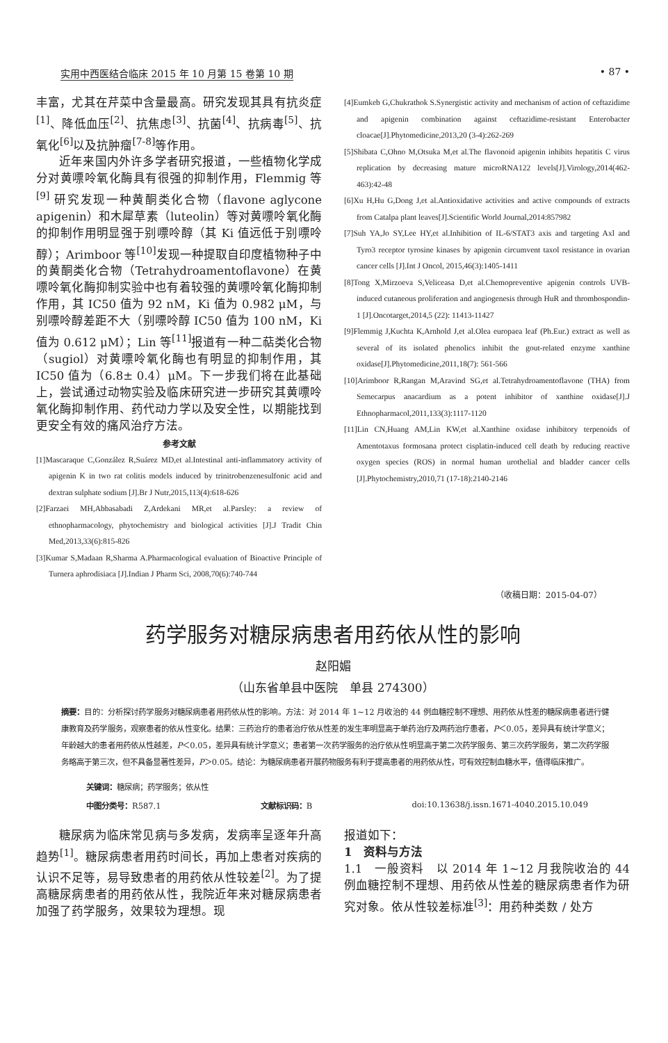实用中西医结合临床 2015 年 10 月第 15 卷第 10 期 • 87 •
丰富，尤其在芹菜中含量最高。研究发现其具有抗炎症<sup>[1]</sup>、降低血压<sup>[2]</sup>、抗焦虑<sup>[3]</sup>、抗菌<sup>[4]</sup>、抗病毒<sup>[5]</sup>、抗氧化<sup>[6]</sup>以及抗肿瘤<sup>[7-8]</sup>等作用。
近年来国内外许多学者研究报道，一些植物化学成分对黄嘌呤氧化酶具有很强的抑制作用，Flemmig 等 <sup>[9]</sup> 研究发现一种黄酮类化合物（flavone aglycone apigenin）和木犀草素（luteolin）等对黄嘌呤氧化酶的抑制作用明显强于别嘌呤醇（其 Ki 值远低于别嘌呤醇）；Arimboor 等<sup>[10]</sup>发现一种提取自印度植物种子中的黄酮类化合物（Tetrahydroamentoflavone）在黄嘌呤氧化酶抑制实验中也有着较强的黄嘌呤氧化酶抑制作用，其 IC50 值为 92 nM，Ki 值为 0.982 μM，与别嘌呤醇差距不大（别嘌呤醇 IC50 值为 100 nM，Ki 值为 0.612 μM）；Lin 等<sup>[11]</sup>报道有一种二萜类化合物（sugiol）对黄嘌呤氧化酶也有明显的抑制作用，其 IC50 值为（6.8± 0.4）μM。下一步我们将在此基础上，尝试通过动物实验及临床研究进一步研究其黄嘌呤氧化酶抑制作用、药代动力学以及安全性，以期能找到更安全有效的痛风治疗方法。
参考文献
[1]Mascaraque C,González R,Suárez MD,et al.Intestinal anti-inflammatory activity of apigenin K in two rat colitis models induced by trinitrobenzenesulfonic acid and dextran sulphate sodium [J].Br J Nutr,2015,113(4):618-626
[2]Farzaei MH,Abbasabadi Z,Ardekani MR,et al.Parsley: a review of ethnopharmacology, phytochemistry and biological activities [J].J Tradit Chin Med,2013,33(6):815-826
[3]Kumar S,Madaan R,Sharma A.Pharmacological evaluation of Bioactive Principle of Turnera aphrodisiaca [J].Indian J Pharm Sci, 2008,70(6):740-744
[4]Eumkeb G,Chukrathok S.Synergistic activity and mechanism of action of ceftazidime and apigenin combination against ceftazidime-resistant Enterobacter cloacae[J].Phytomedicine,2013,20 (3-4):262-269
[5]Shibata C,Ohno M,Otsuka M,et al.The flavonoid apigenin inhibits hepatitis C virus replication by decreasing mature microRNA122 levels[J].Virology,2014(462-463):42-48
[6]Xu H,Hu G,Dong J,et al.Antioxidative activities and active compounds of extracts from Catalpa plant leaves[J].Scientific World Journal,2014:857982
[7]Suh YA,Jo SY,Lee HY,et al.Inhibition of IL-6/STAT3 axis and targeting Axl and Tyro3 receptor tyrosine kinases by apigenin circumvent taxol resistance in ovarian cancer cells [J].Int J Oncol, 2015,46(3):1405-1411
[8]Tong X,Mirzoeva S,Veliceasa D,et al.Chemopreventive apigenin controls UVB-induced cutaneous proliferation and angiogenesis through HuR and thrombospondin-1 [J].Oncotarget,2014,5 (22): 11413-11427
[9]Flemmig J,Kuchta K,Arnhold J,et al.Olea europaea leaf (Ph.Eur.) extract as well as several of its isolated phenolics inhibit the gout-related enzyme xanthine oxidase[J].Phytomedicine,2011,18(7): 561-566
[10]Arimboor R,Rangan M,Aravind SG,et al.Tetrahydroamentoflavone (THA) from Semecarpus anacardium as a potent inhibitor of xanthine oxidase[J].J Ethnopharmacol,2011,133(3):1117-1120
[11]Lin CN,Huang AM,Lin KW,et al.Xanthine oxidase inhibitory terpenoids of Amentotaxus formosana protect cisplatin-induced cell death by reducing reactive oxygen species (ROS) in normal human urothelial and bladder cancer cells [J].Phytochemistry,2010,71 (17-18):2140-2146
（收稿日期：2015-04-07）
药学服务对糖尿病患者用药依从性的影响
赵阳媚
（山东省单县中医院　单县 274300）
摘要：目的：分析探讨药学服务对糖尿病患者用药依从性的影响。方法：对 2014 年 1~12 月收治的 44 例血糖控制不理想、用药依从性差的糖尿病患者进行健康教育及药学服务，观察患者的依从性变化。结果：三药治疗的患者治疗依从性差的发生率明显高于单药治疗及两药治疗患者，P＜0.05，差异具有统计学意义；年龄越大的患者用药依从性越差，P＜0.05，差异具有统计学意义；患者第一次药学服务的治疗依从性明显高于第二次药学服务、第三次药学服务，第二次药学服务略高于第三次，但不具备显著性差异，P＞0.05。结论：为糖尿病患者开展药物服务有利于提高患者的用药依从性，可有效控制血糖水平，值得临床推广。
关键词：糖尿病；药学服务；依从性
中图分类号：R587.1 文献标识码：B doi:10.13638/j.issn.1671-4040.2015.10.049
糖尿病为临床常见病与多发病，发病率呈逐年升高趋势<sup>[1]</sup>。糖尿病患者用药时间长，再加上患者对疾病的认识不足等，易导致患者的用药依从性较差<sup>[2]</sup>。为了提高糖尿病患者的用药依从性，我院近年来对糖尿病患者加强了药学服务，效果较为理想。现
报道如下：
1　资料与方法
1.1　一般资料　以 2014 年 1~12 月我院收治的 44 例血糖控制不理想、用药依从性差的糖尿病患者作为研究对象。依从性较差标准<sup>[3]</sup>：用药种类数 / 处方